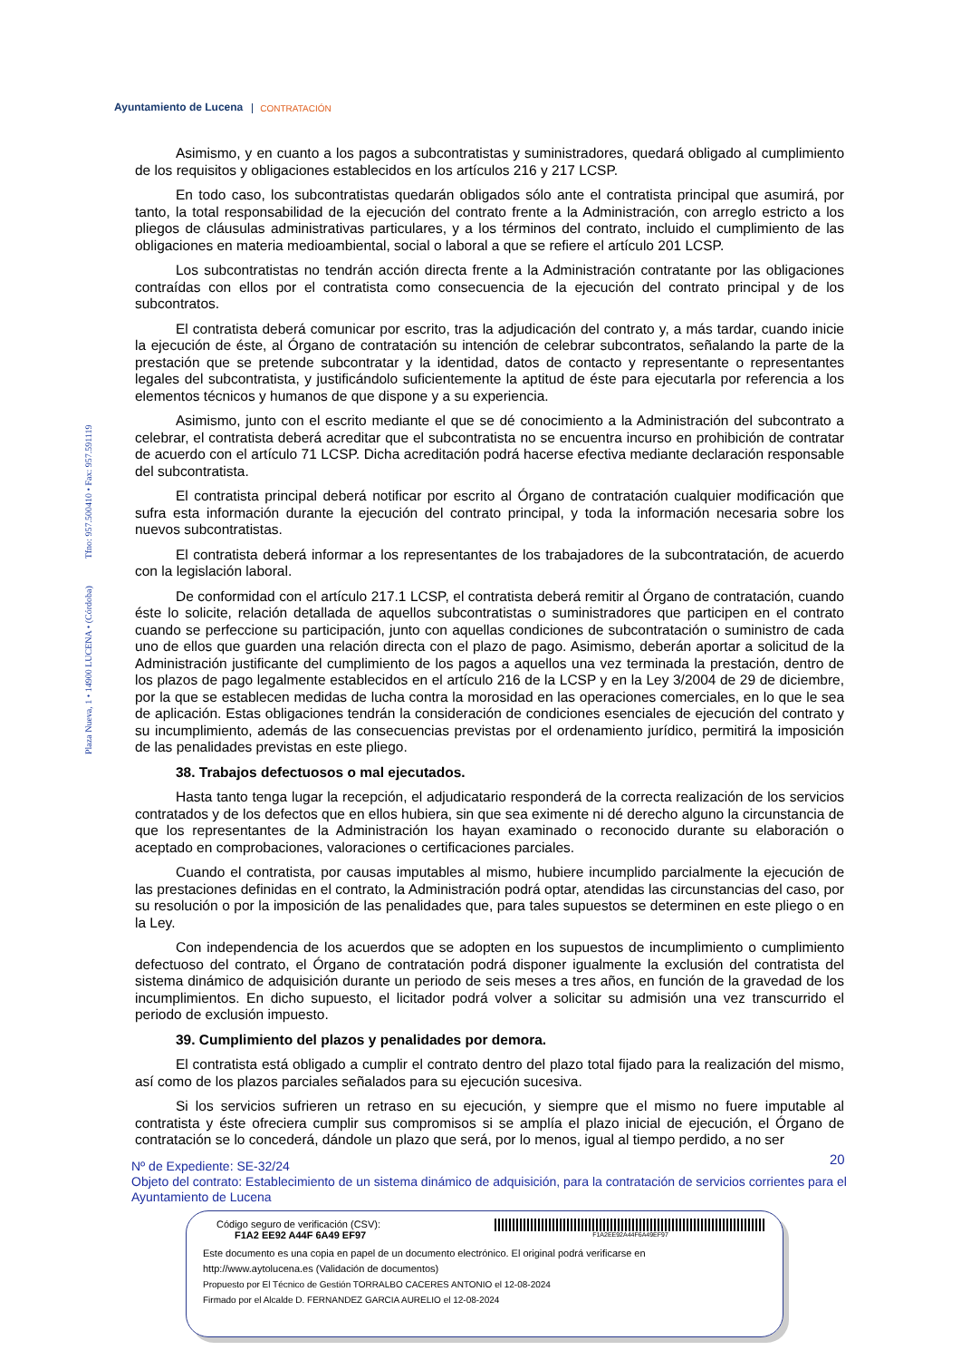Ayuntamiento de Lucena CONTRATACIÓN
Plaza Nueva, 1 • 14900 LUCENA • (Córdoba) Tfno: 957.500410 • Fax: 957.591119
Asimismo, y en cuanto a los pagos a subcontratistas y suministradores, quedará obligado al cumplimiento de los requisitos y obligaciones establecidos en los artículos 216 y 217 LCSP.
En todo caso, los subcontratistas quedarán obligados sólo ante el contratista principal que asumirá, por tanto, la total responsabilidad de la ejecución del contrato frente a la Administración, con arreglo estricto a los pliegos de cláusulas administrativas particulares, y a los términos del contrato, incluido el cumplimiento de las obligaciones en materia medioambiental, social o laboral a que se refiere el artículo 201 LCSP.
Los subcontratistas no tendrán acción directa frente a la Administración contratante por las obligaciones contraídas con ellos por el contratista como consecuencia de la ejecución del contrato principal y de los subcontratos.
El contratista deberá comunicar por escrito, tras la adjudicación del contrato y, a más tardar, cuando inicie la ejecución de éste, al Órgano de contratación su intención de celebrar subcontratos, señalando la parte de la prestación que se pretende subcontratar y la identidad, datos de contacto y representante o representantes legales del subcontratista, y justificándolo suficientemente la aptitud de éste para ejecutarla por referencia a los elementos técnicos y humanos de que dispone y a su experiencia.
Asimismo, junto con el escrito mediante el que se dé conocimiento a la Administración del subcontrato a celebrar, el contratista deberá acreditar que el subcontratista no se encuentra incurso en prohibición de contratar de acuerdo con el artículo 71 LCSP. Dicha acreditación podrá hacerse efectiva mediante declaración responsable del subcontratista.
El contratista principal deberá notificar por escrito al Órgano de contratación cualquier modificación que sufra esta información durante la ejecución del contrato principal, y toda la información necesaria sobre los nuevos subcontratistas.
El contratista deberá informar a los representantes de los trabajadores de la subcontratación, de acuerdo con la legislación laboral.
De conformidad con el artículo 217.1 LCSP, el contratista deberá remitir al Órgano de contratación, cuando éste lo solicite, relación detallada de aquellos subcontratistas o suministradores que participen en el contrato cuando se perfeccione su participación, junto con aquellas condiciones de subcontratación o suministro de cada uno de ellos que guarden una relación directa con el plazo de pago. Asimismo, deberán aportar a solicitud de la Administración justificante del cumplimiento de los pagos a aquellos una vez terminada la prestación, dentro de los plazos de pago legalmente establecidos en el artículo 216 de la LCSP y en la Ley 3/2004 de 29 de diciembre, por la que se establecen medidas de lucha contra la morosidad en las operaciones comerciales, en lo que le sea de aplicación. Estas obligaciones tendrán la consideración de condiciones esenciales de ejecución del contrato y su incumplimiento, además de las consecuencias previstas por el ordenamiento jurídico, permitirá la imposición de las penalidades previstas en este pliego.
38. Trabajos defectuosos o mal ejecutados.
Hasta tanto tenga lugar la recepción, el adjudicatario responderá de la correcta realización de los servicios contratados y de los defectos que en ellos hubiera, sin que sea eximente ni dé derecho alguno la circunstancia de que los representantes de la Administración los hayan examinado o reconocido durante su elaboración o aceptado en comprobaciones, valoraciones o certificaciones parciales.
Cuando el contratista, por causas imputables al mismo, hubiere incumplido parcialmente la ejecución de las prestaciones definidas en el contrato, la Administración podrá optar, atendidas las circunstancias del caso, por su resolución o por la imposición de las penalidades que, para tales supuestos se determinen en este pliego o en la Ley.
Con independencia de los acuerdos que se adopten en los supuestos de incumplimiento o cumplimiento defectuoso del contrato, el Órgano de contratación podrá disponer igualmente la exclusión del contratista del sistema dinámico de adquisición durante un periodo de seis meses a tres años, en función de la gravedad de los incumplimientos. En dicho supuesto, el licitador podrá volver a solicitar su admisión una vez transcurrido el periodo de exclusión impuesto.
39. Cumplimiento del plazos y penalidades por demora.
El contratista está obligado a cumplir el contrato dentro del plazo total fijado para la realización del mismo, así como de los plazos parciales señalados para su ejecución sucesiva.
Si los servicios sufrieren un retraso en su ejecución, y siempre que el mismo no fuere imputable al contratista y éste ofreciera cumplir sus compromisos si se amplía el plazo inicial de ejecución, el Órgano de contratación se lo concederá, dándole un plazo que será, por lo menos, igual al tiempo perdido, a no ser
20
Nº de Expediente: SE-32/24
Objeto del contrato: Establecimiento de un sistema dinámico de adquisición, para la contratación de servicios corrientes para el Ayuntamiento de Lucena
Código seguro de verificación (CSV):
F1A2 EE92 A44F 6A49 EF97
F1A2EE92A44F6A49EF97
Este documento es una copia en papel de un documento electrónico. El original podrá verificarse en
http://www.aytolucena.es (Validación de documentos)
Propuesto por El Técnico de Gestión TORRALBO CACERES ANTONIO el 12-08-2024
Firmado por el Alcalde D. FERNANDEZ GARCIA AURELIO el 12-08-2024